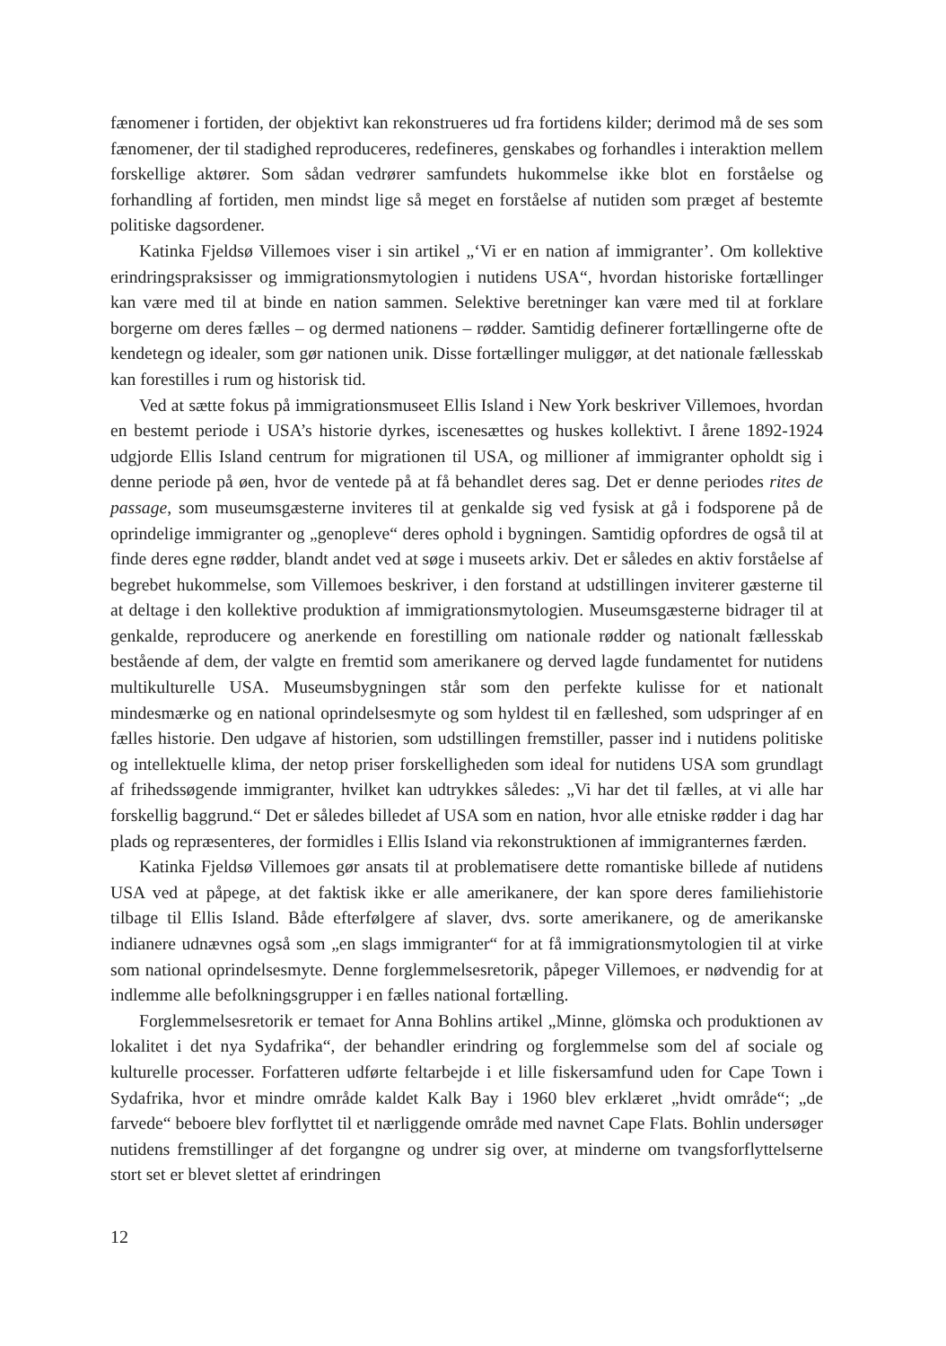fænomener i fortiden, der objektivt kan rekonstrueres ud fra fortidens kilder; derimod må de ses som fænomener, der til stadighed reproduceres, redefineres, genskabes og forhandles i interaktion mellem forskellige aktører. Som sådan vedrører samfundets hukommelse ikke blot en forståelse og forhandling af fortiden, men mindst lige så meget en forståelse af nutiden som præget af bestemte politiske dagsordener.
Katinka Fjeldsø Villemoes viser i sin artikel „‘Vi er en nation af immigranter’. Om kollektive erindringspraksisser og immigrationsmytologien i nutidens USA“, hvordan historiske fortællinger kan være med til at binde en nation sammen. Selektive beretninger kan være med til at forklare borgerne om deres fælles – og dermed nationens – rødder. Samtidig definerer fortællingerne ofte de kendetegn og idealer, som gør nationen unik. Disse fortællinger muliggør, at det nationale fællesskab kan forestilles i rum og historisk tid.
Ved at sætte fokus på immigrationsmuseet Ellis Island i New York beskriver Villemoes, hvordan en bestemt periode i USA’s historie dyrkes, iscenesættes og huskes kollektivt. I årene 1892-1924 udgjorde Ellis Island centrum for migrationen til USA, og millioner af immigranter opholdt sig i denne periode på øen, hvor de ventede på at få behandlet deres sag. Det er denne periodes rites de passage, som museumsgæsterne inviteres til at genkalde sig ved fysisk at gå i fodsporene på de oprindelige immigranter og „genopleve“ deres ophold i bygningen. Samtidig opfordres de også til at finde deres egne rødder, blandt andet ved at søge i museets arkiv. Det er således en aktiv forståelse af begrebet hukommelse, som Villemoes beskriver, i den forstand at udstillingen inviterer gæsterne til at deltage i den kollektive produktion af immigrationsmytologien. Museumsgæsterne bidrager til at genkalde, reproducere og anerkende en forestilling om nationale rødder og nationalt fællesskab bestående af dem, der valgte en fremtid som amerikanere og derved lagde fundamentet for nutidens multikulturelle USA. Museumsbygningen står som den perfekte kulisse for et nationalt mindesmærke og en national oprindelsesmyte og som hyldest til en fælleshed, som udspringer af en fælles historie. Den udgave af historien, som udstillingen fremstiller, passer ind i nutidens politiske og intellektuelle klima, der netop priser forskelligheden som ideal for nutidens USA som grundlagt af frihedssøgende immigranter, hvilket kan udtrykkes således: „Vi har det til fælles, at vi alle har forskellig baggrund.“ Det er således billedet af USA som en nation, hvor alle etniske rødder i dag har plads og repræsenteres, der formidles i Ellis Island via rekonstruktionen af immigranternes færden.
Katinka Fjeldsø Villemoes gør ansats til at problematisere dette romantiske billede af nutidens USA ved at påpege, at det faktisk ikke er alle amerikanere, der kan spore deres familiehistorie tilbage til Ellis Island. Både efterfølgere af slaver, dvs. sorte amerikanere, og de amerikanske indianere udnævnes også som „en slags immigranter“ for at få immigrationsmytologien til at virke som national oprindelsesmyte. Denne forglemmelsesretorik, påpeger Villemoes, er nødvendig for at indlemme alle befolkningsgrupper i en fælles national fortælling.
Forglemmelsesretorik er temaet for Anna Bohlins artikel „Minne, glömska och produktionen av lokalitet i det nya Sydafrika“, der behandler erindring og forglemmelse som del af sociale og kulturelle processer. Forfatteren udførte feltarbejde i et lille fiskersamfund uden for Cape Town i Sydafrika, hvor et mindre område kaldet Kalk Bay i 1960 blev erklæret „hvidt område“; „de farvede“ beboere blev forflyttet til et nærliggende område med navnet Cape Flats. Bohlin undersøger nutidens fremstillinger af det forgangne og undrer sig over, at minderne om tvangsforflyttelserne stort set er blevet slettet af erindringen
12